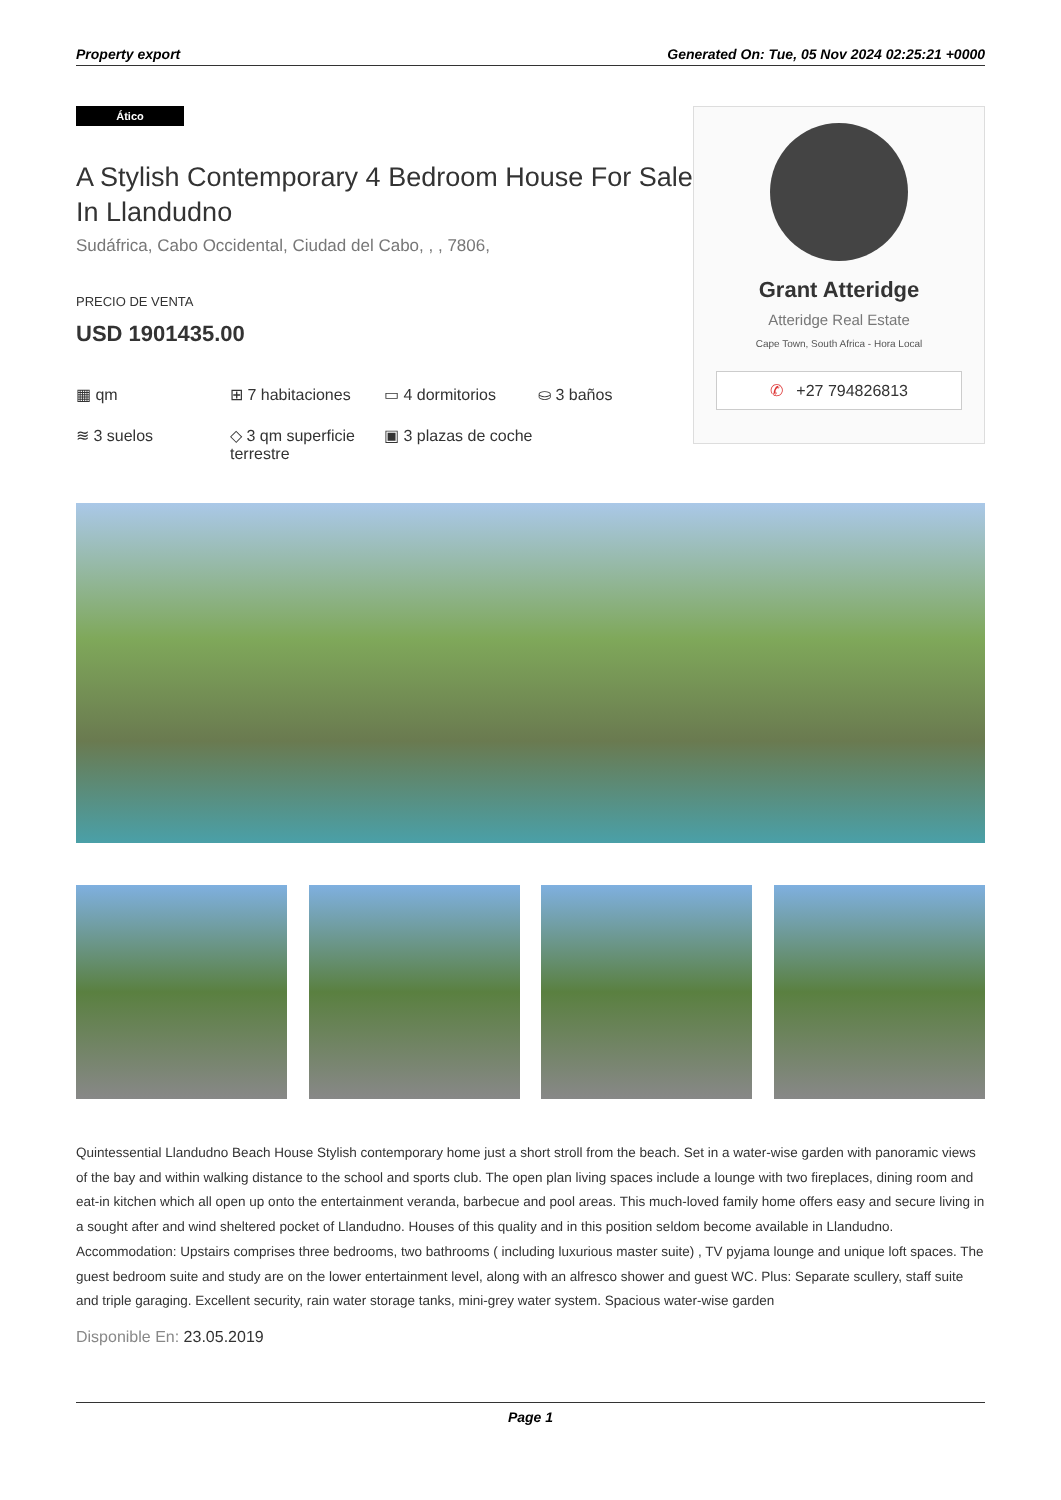Property export Generated On: Tue, 05 Nov 2024 02:25:21 +0000
Ático
A Stylish Contemporary 4 Bedroom House For Sale In Llandudno
Sudáfrica, Cabo Occidental, Ciudad del Cabo, , , 7806,
PRECIO DE VENTA
USD 1901435.00
▦ qm
⊞ 7 habitaciones
▭ 4 dormitorios
⛀ 3 baños
≋ 3 suelos
◇ 3 qm superficie terrestre
▣ 3 plazas de coche
Grant Atteridge
Atteridge Real Estate
Cape Town, South Africa - Hora Local
✆ +27 794826813
Quintessential Llandudno Beach House Stylish contemporary home just a short stroll from the beach. Set in a water-wise garden with panoramic views of the bay and within walking distance to the school and sports club. The open plan living spaces include a lounge with two fireplaces, dining room and eat-in kitchen which all open up onto the entertainment veranda, barbecue and pool areas. This much-loved family home offers easy and secure living in a sought after and wind sheltered pocket of Llandudno. Houses of this quality and in this position seldom become available in Llandudno. Accommodation: Upstairs comprises three bedrooms, two bathrooms ( including luxurious master suite) , TV pyjama lounge and unique loft spaces. The guest bedroom suite and study are on the lower entertainment level, along with an alfresco shower and guest WC. Plus: Separate scullery, staff suite and triple garaging. Excellent security, rain water storage tanks, mini-grey water system. Spacious water-wise garden
Disponible En: 23.05.2019
Page 1